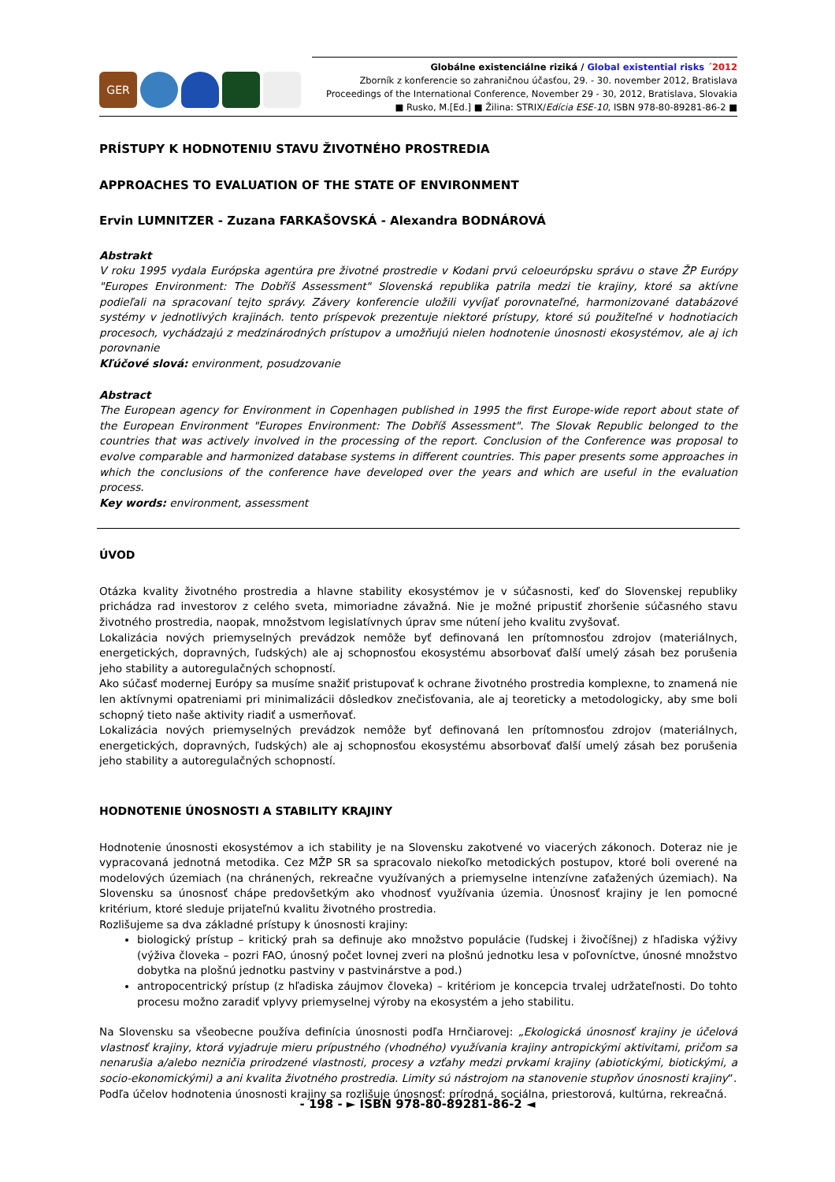GER
Globálne existenciálne riziká / Global existential risks ´2012
Zborník z konferencie so zahraničnou účasťou, 29. - 30. november 2012, Bratislava
Proceedings of the International Conference, November 29 - 30, 2012, Bratislava, Slovakia
■ Rusko, M.[Ed.] ■ Žilina: STRIX/Edícia ESE-10, ISBN 978-80-89281-86-2 ■
PRÍSTUPY K HODNOTENIU STAVU ŽIVOTNÉHO PROSTREDIA
APPROACHES TO EVALUATION OF THE STATE OF ENVIRONMENT
Ervin LUMNITZER - Zuzana FARKAŠOVSKÁ - Alexandra BODNÁROVÁ
Abstrakt
V roku 1995 vydala Európska agentúra pre životné prostredie v Kodani prvú celoeurópsku správu o stave ŽP Európy "Europes Environment: The Dobříš Assessment" Slovenská republika patrila medzi tie krajiny, ktoré sa aktívne podieľali na spracovaní tejto správy. Závery konferencie uložili vyvíjať porovnateľné, harmonizované databázové systémy v jednotlivých krajinách. tento príspevok prezentuje niektoré prístupy, ktoré sú použiteľné v hodnotiacich procesoch, vychádzajú z medzinárodných prístupov a umožňujú nielen hodnotenie únosnosti ekosystémov, ale aj ich porovnanie
Kľúčové slová: environment, posudzovanie
Abstract
The European agency for Environment in Copenhagen published in 1995 the first Europe-wide report about state of the European Environment "Europes Environment: The Dobříš Assessment". The Slovak Republic belonged to the countries that was actively involved in the processing of the report. Conclusion of the Conference was proposal to evolve comparable and harmonized database systems in different countries. This paper presents some approaches in which the conclusions of the conference have developed over the years and which are useful in the evaluation process.
Key words: environment, assessment
ÚVOD
Otázka kvality životného prostredia a hlavne stability ekosystémov je v súčasnosti, keď do Slovenskej republiky prichádza rad investorov z celého sveta, mimoriadne závažná. Nie je možné pripustiť zhoršenie súčasného stavu životného prostredia, naopak, množstvom legislatívnych úprav sme nútení jeho kvalitu zvyšovať.
Lokalizácia nových priemyselných prevádzok nemôže byť definovaná len prítomnosťou zdrojov (materiálnych, energetických, dopravných, ľudských) ale aj schopnosťou ekosystému absorbovať ďalší umelý zásah bez porušenia jeho stability a autoregulačných schopností.
Ako súčasť modernej Európy sa musíme snažiť pristupovať k ochrane životného prostredia komplexne, to znamená nie len aktívnymi opatreniami pri minimalizácii dôsledkov znečisťovania, ale aj teoreticky a metodologicky, aby sme boli schopný tieto naše aktivity riadiť a usmerňovať.
Lokalizácia nových priemyselných prevádzok nemôže byť definovaná len prítomnosťou zdrojov (materiálnych, energetických, dopravných, ľudských) ale aj schopnosťou ekosystému absorbovať ďalší umelý zásah bez porušenia jeho stability a autoregulačných schopností.
HODNOTENIE ÚNOSNOSTI A STABILITY KRAJINY
Hodnotenie únosnosti ekosystémov a ich stability je na Slovensku zakotvené vo viacerých zákonoch. Doteraz nie je vypracovaná jednotná metodika. Cez MŽP SR sa spracovalo niekoľko metodických postupov, ktoré boli overené na modelových územiach (na chránených, rekreačne využívaných a priemyselne intenzívne zaťažených územiach). Na Slovensku sa únosnosť chápe predovšetkým ako vhodnosť využívania územia. Únosnosť krajiny je len pomocné kritérium, ktoré sleduje prijateľnú kvalitu životného prostredia.
Rozlišujeme sa dva základné prístupy k únosnosti krajiny:
biologický prístup – kritický prah sa definuje ako množstvo populácie (ľudskej i živočíšnej) z hľadiska výživy (výživa človeka – pozri FAO, únosný počet lovnej zveri na plošnú jednotku lesa v poľovníctve, únosné množstvo dobytka na plošnú jednotku pastviny v pastvinárstve a pod.)
antropocentrický prístup (z hľadiska záujmov človeka) – kritériom je koncepcia trvalej udržateľnosti. Do tohto procesu možno zaradiť vplyvy priemyselnej výroby na ekosystém a jeho stabilitu.
Na Slovensku sa všeobecne používa definícia únosnosti podľa Hrnčiarovej: „Ekologická únosnosť krajiny je účelová vlastnosť krajiny, ktorá vyjadruje mieru prípustného (vhodného) využívania krajiny antropickými aktivitami, pričom sa nenarušia a/alebo nezničia prirodzené vlastnosti, procesy a vzťahy medzi prvkami krajiny (abiotickými, biotickými, a socio-ekonomickými) a ani kvalita životného prostredia. Limity sú nástrojom na stanovenie stupňov únosnosti krajiny“.
Podľa účelov hodnotenia únosnosti krajiny sa rozlišuje únosnosť: prírodná, sociálna, priestorová, kultúrna, rekreačná.
- 198 - ► ISBN 978-80-89281-86-2 ◄